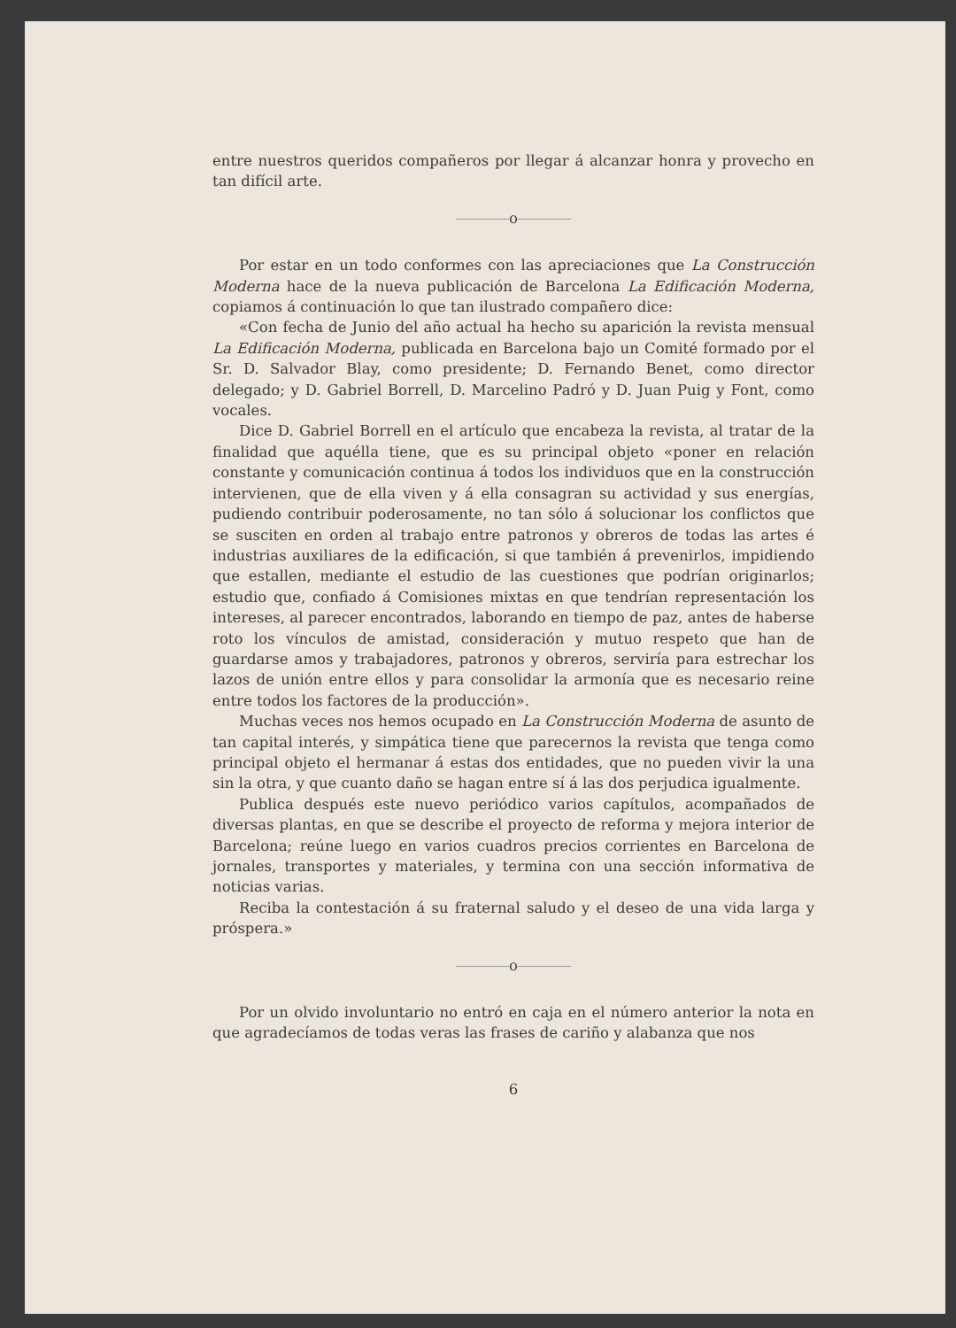entre nuestros queridos compañeros por llegar á alcanzar honra y provecho en tan difícil arte.
o
Por estar en un todo conformes con las apreciaciones que La Construcción Moderna hace de la nueva publicación de Barcelona La Edificación Moderna, copiamos á continuación lo que tan ilustrado compañero dice:
«Con fecha de Junio del año actual ha hecho su aparición la revista mensual La Edificación Moderna, publicada en Barcelona bajo un Comité formado por el Sr. D. Salvador Blay, como presidente; D. Fernando Benet, como director delegado; y D. Gabriel Borrell, D. Marcelino Padró y D. Juan Puig y Font, como vocales.
Dice D. Gabriel Borrell en el artículo que encabeza la revista, al tratar de la finalidad que aquélla tiene, que es su principal objeto «poner en relación constante y comunicación continua á todos los individuos que en la construcción intervienen, que de ella viven y á ella consagran su actividad y sus energías, pudiendo contribuir poderosamente, no tan sólo á solucionar los conflictos que se susciten en orden al trabajo entre patronos y obreros de todas las artes é industrias auxiliares de la edificación, si que también á prevenirlos, impidiendo que estallen, mediante el estudio de las cuestiones que podrían originarlos; estudio que, confiado á Comisiones mixtas en que tendrían representación los intereses, al parecer encontrados, laborando en tiempo de paz, antes de haberse roto los vínculos de amistad, consideración y mutuo respeto que han de guardarse amos y trabajadores, patronos y obreros, serviría para estrechar los lazos de unión entre ellos y para consolidar la armonía que es necesario reine entre todos los factores de la producción».
Muchas veces nos hemos ocupado en La Construcción Moderna de asunto de tan capital interés, y simpática tiene que parecernos la revista que tenga como principal objeto el hermanar á estas dos entidades, que no pueden vivir la una sin la otra, y que cuanto daño se hagan entre sí á las dos perjudica igualmente.
Publica después este nuevo periódico varios capítulos, acompañados de diversas plantas, en que se describe el proyecto de reforma y mejora interior de Barcelona; reúne luego en varios cuadros precios corrientes en Barcelona de jornales, transportes y materiales, y termina con una sección informativa de noticias varias.
Reciba la contestación á su fraternal saludo y el deseo de una vida larga y próspera.»
o
Por un olvido involuntario no entró en caja en el número anterior la nota en que agradecíamos de todas veras las frases de cariño y alabanza que nos
6